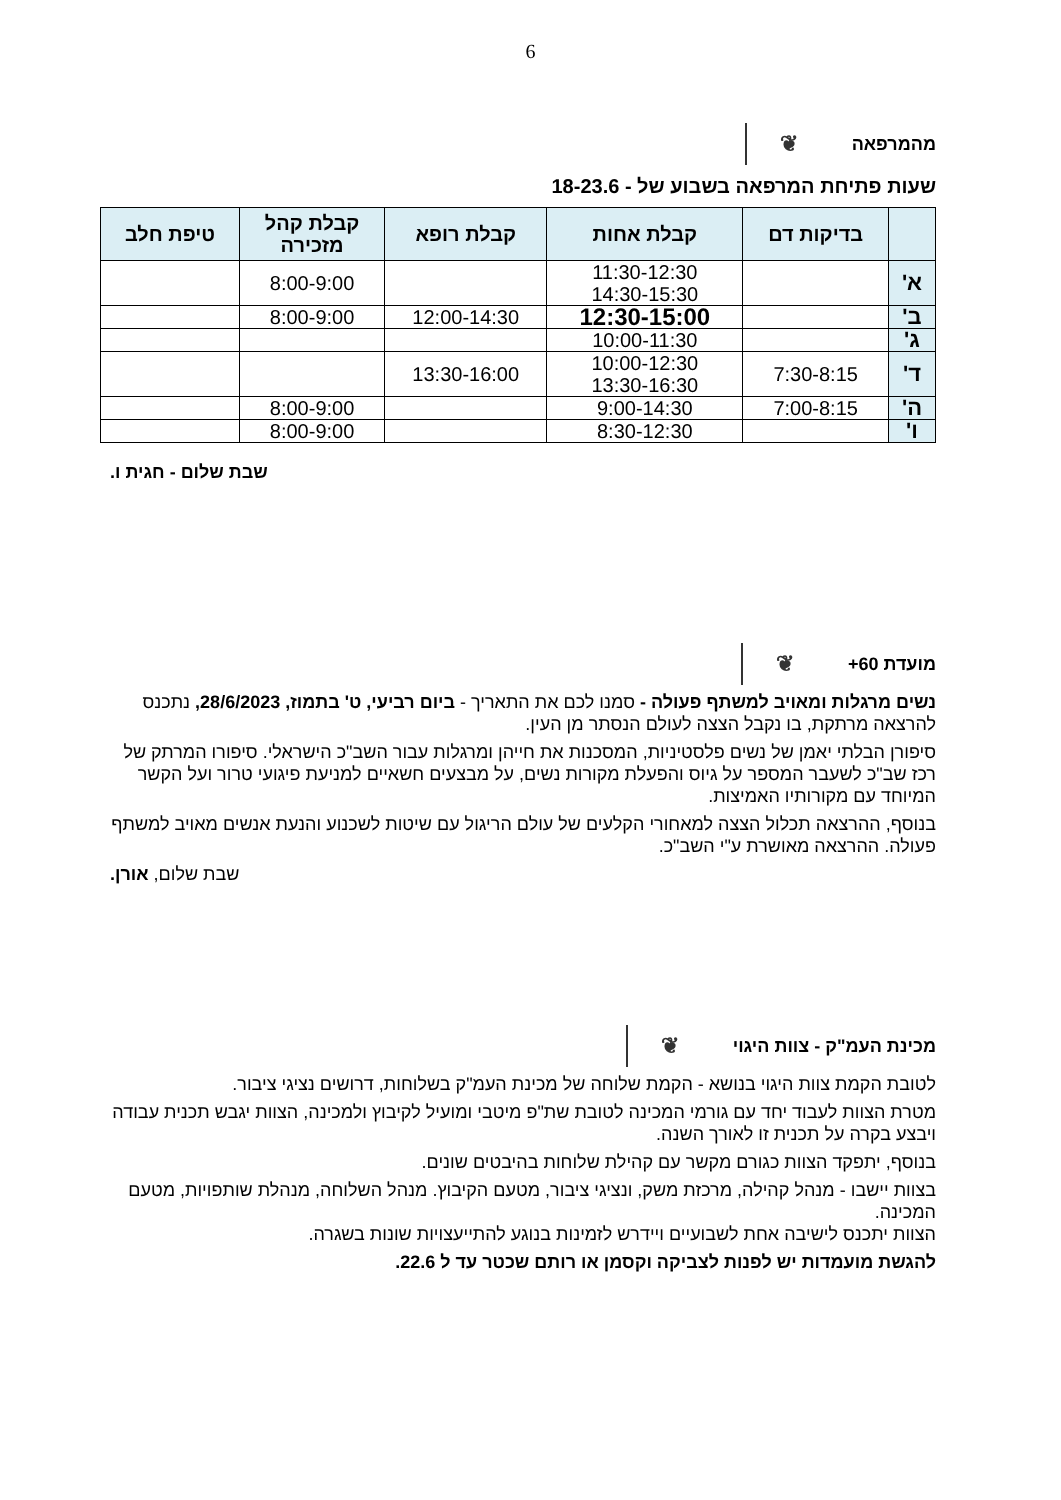6
מהמרפאה ❦
שעות פתיחת המרפאה בשבוע של - 18-23.6
| | בדיקות דם | קבלת אחות | קבלת רופא | קבלת קהל מזכירה | טיפת חלב |
| --- | --- | --- | --- | --- | --- |
| א' | | 11:30-12:30 14:30-15:30 | | 8:00-9:00 | |
| ב' | | 12:30-15:00 | 12:00-14:30 | 8:00-9:00 | |
| ג' | | 10:00-11:30 | | | |
| ד' | 7:30-8:15 | 10:00-12:30 13:30-16:30 | 13:30-16:00 | | |
| ה' | 7:00-8:15 | 9:00-14:30 | | 8:00-9:00 | |
| ו' | | 8:30-12:30 | | 8:00-9:00 | |
שבת שלום - חגית ו.
מועדת 60+ ❦
נשים מרגלות ומאויב למשתף פעולה - סמנו לכם את התאריך - ביום רביעי, ט' בתמוז, 28/6/2023, נתכנס להרצאה מרתקת, בו נקבל הצצה לעולם הנסתר מן העין.
סיפורן הבלתי יאמן של נשים פלסטיניות, המסכנות את חייהן ומרגלות עבור השב"כ הישראלי. סיפורו המרתק של רכז שב"כ לשעבר המספר על גיוס והפעלת מקורות נשים, על מבצעים חשאיים למניעת פיגועי טרור ועל הקשר המיוחד עם מקורותיו האמיצות.
בנוסף, ההרצאה תכלול הצצה למאחורי הקלעים של עולם הריגול עם שיטות לשכנוע והנעת אנשים מאויב למשתף פעולה. ההרצאה מאושרת ע"י השב"כ.
שבת שלום, אורן.
מכינת העמ"ק - צוות היגוי ❦
לטובת הקמת צוות היגוי בנושא - הקמת שלוחה של מכינת העמ"ק בשלוחות, דרושים נציגי ציבור.
מטרת הצוות לעבוד יחד עם גורמי המכינה לטובת שת"פ מיטבי ומועיל לקיבוץ ולמכינה, הצוות יגבש תכנית עבודה ויבצע בקרה על תכנית זו לאורך השנה.
בנוסף, יתפקד הצוות כגורם מקשר עם קהילת שלוחות בהיבטים שונים.
בצוות יישבו - מנהל קהילה, מרכזת משק, ונציגי ציבור, מטעם הקיבוץ. מנהל השלוחה, מנהלת שותפויות, מטעם המכינה.
הצוות יתכנס לישיבה אחת לשבועיים ויידרש לזמינות בנוגע להתייעצויות שונות בשגרה.
להגשת מועמדות יש לפנות לצביקה וקסמן או רותם שכטר עד ל 22.6.